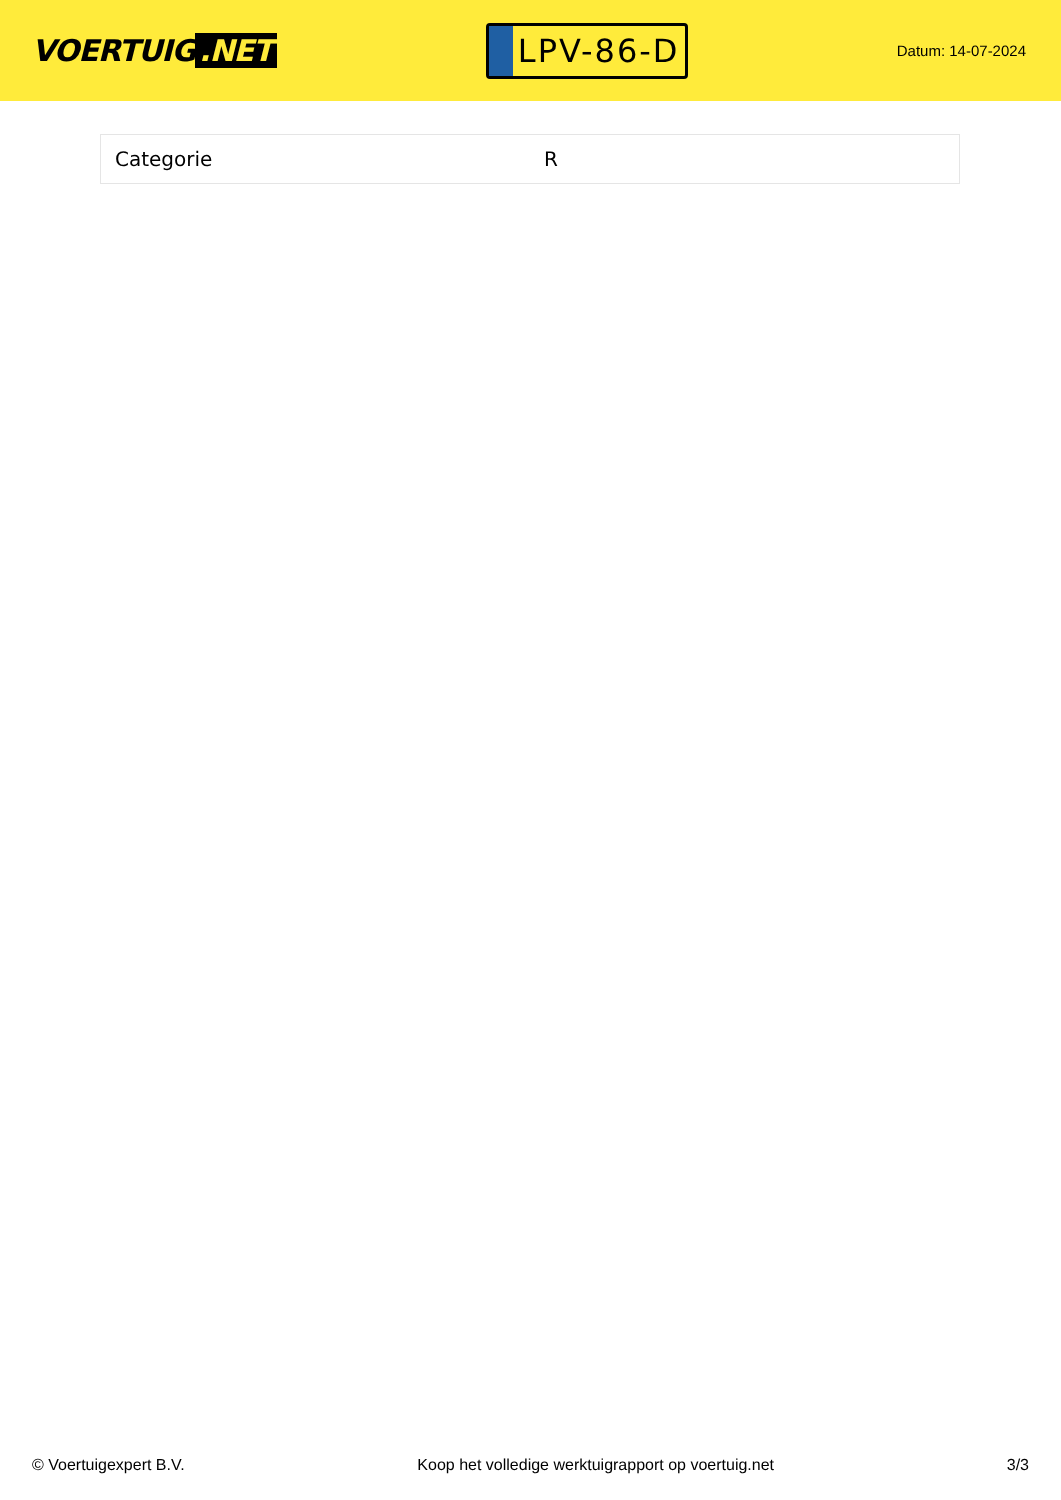VOERTUIG.NET
LPV-86-D
Datum: 14-07-2024
| Categorie | R |
© Voertuigexpert B.V. Koop het volledige werktuigrapport op voertuig.net 3/3